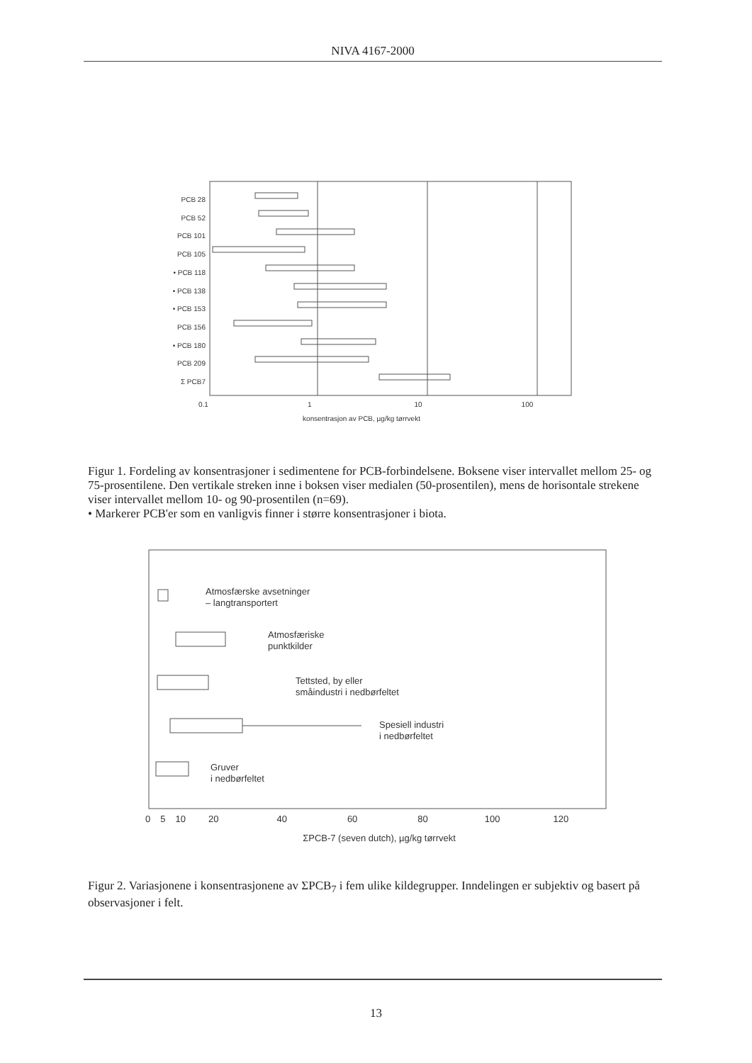NIVA 4167-2000
PCB 28
PCB 52
PCB 101
PCB 105
• PCB 118
• PCB 138
• PCB 153
PCB 156
• PCB 180
PCB 209
Σ PCB7
0.1 1 10 100
konsentrasjon av PCB, µg/kg tørrvekt
Figur 1. Fordeling av konsentrasjoner i sedimentene for PCB-forbindelsene. Boksene viser intervallet mellom 25- og 75-prosentilene. Den vertikale streken inne i boksen viser medialen (50-prosentilen), mens de horisontale strekene viser intervallet mellom 10- og 90-prosentilen (n=69).
• Markerer PCB'er som en vanligvis finner i større konsentrasjoner i biota.
Atmosfærske avsetninger
– langtransportert
Atmosfæriske
punktkilder
Tettsted, by eller
småindustri i nedbørfeltet
Spesiell industri
i nedbørfeltet
Gruver
i nedbørfeltet
0 5 10 20 40 60 80 100 120
ΣPCB-7 (seven dutch), µg/kg tørrvekt
Figur 2. Variasjonene i konsentrasjonene av ΣPCB<sub>7</sub> i fem ulike kildegrupper. Inndelingen er subjektiv og basert på observasjoner i felt.
13